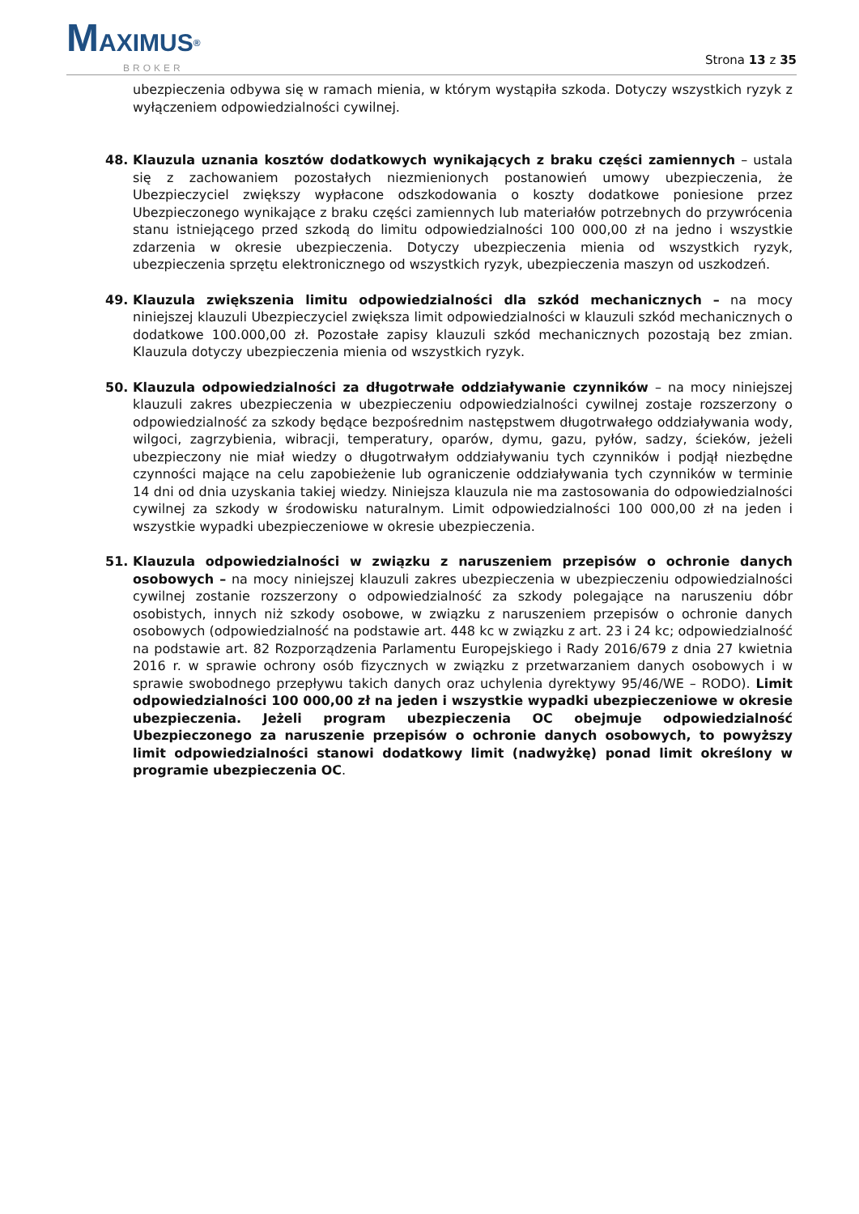MAXIMUS<sup>®</sup>
BROKER
Strona 13 z 35
ubezpieczenia odbywa się w ramach mienia, w którym wystąpiła szkoda. Dotyczy wszystkich ryzyk z wyłączeniem odpowiedzialności cywilnej.
48. Klauzula uznania kosztów dodatkowych wynikających z braku części zamiennych – ustala się z zachowaniem pozostałych niezmienionych postanowień umowy ubezpieczenia, że Ubezpieczyciel zwiększy wypłacone odszkodowania o koszty dodatkowe poniesione przez Ubezpieczonego wynikające z braku części zamiennych lub materiałów potrzebnych do przywrócenia stanu istniejącego przed szkodą do limitu odpowiedzialności 100 000,00 zł na jedno i wszystkie zdarzenia w okresie ubezpieczenia. Dotyczy ubezpieczenia mienia od wszystkich ryzyk, ubezpieczenia sprzętu elektronicznego od wszystkich ryzyk, ubezpieczenia maszyn od uszkodzeń.
49. Klauzula zwiększenia limitu odpowiedzialności dla szkód mechanicznych – na mocy niniejszej klauzuli Ubezpieczyciel zwiększa limit odpowiedzialności w klauzuli szkód mechanicznych o dodatkowe 100.000,00 zł. Pozostałe zapisy klauzuli szkód mechanicznych pozostają bez zmian. Klauzula dotyczy ubezpieczenia mienia od wszystkich ryzyk.
50. Klauzula odpowiedzialności za długotrwałe oddziaływanie czynników – na mocy niniejszej klauzuli zakres ubezpieczenia w ubezpieczeniu odpowiedzialności cywilnej zostaje rozszerzony o odpowiedzialność za szkody będące bezpośrednim następstwem długotrwałego oddziaływania wody, wilgoci, zagrzybienia, wibracji, temperatury, oparów, dymu, gazu, pyłów, sadzy, ścieków, jeżeli ubezpieczony nie miał wiedzy o długotrwałym oddziaływaniu tych czynników i podjął niezbędne czynności mające na celu zapobieżenie lub ograniczenie oddziaływania tych czynników w terminie 14 dni od dnia uzyskania takiej wiedzy. Niniejsza klauzula nie ma zastosowania do odpowiedzialności cywilnej za szkody w środowisku naturalnym. Limit odpowiedzialności 100 000,00 zł na jeden i wszystkie wypadki ubezpieczeniowe w okresie ubezpieczenia.
51. Klauzula odpowiedzialności w związku z naruszeniem przepisów o ochronie danych osobowych – na mocy niniejszej klauzuli zakres ubezpieczenia w ubezpieczeniu odpowiedzialności cywilnej zostanie rozszerzony o odpowiedzialność za szkody polegające na naruszeniu dóbr osobistych, innych niż szkody osobowe, w związku z naruszeniem przepisów o ochronie danych osobowych (odpowiedzialność na podstawie art. 448 kc w związku z art. 23 i 24 kc; odpowiedzialność na podstawie art. 82 Rozporządzenia Parlamentu Europejskiego i Rady 2016/679 z dnia 27 kwietnia 2016 r. w sprawie ochrony osób fizycznych w związku z przetwarzaniem danych osobowych i w sprawie swobodnego przepływu takich danych oraz uchylenia dyrektywy 95/46/WE – RODO). Limit odpowiedzialności 100 000,00 zł na jeden i wszystkie wypadki ubezpieczeniowe w okresie ubezpieczenia. Jeżeli program ubezpieczenia OC obejmuje odpowiedzialność Ubezpieczonego za naruszenie przepisów o ochronie danych osobowych, to powyższy limit odpowiedzialności stanowi dodatkowy limit (nadwyżkę) ponad limit określony w programie ubezpieczenia OC.